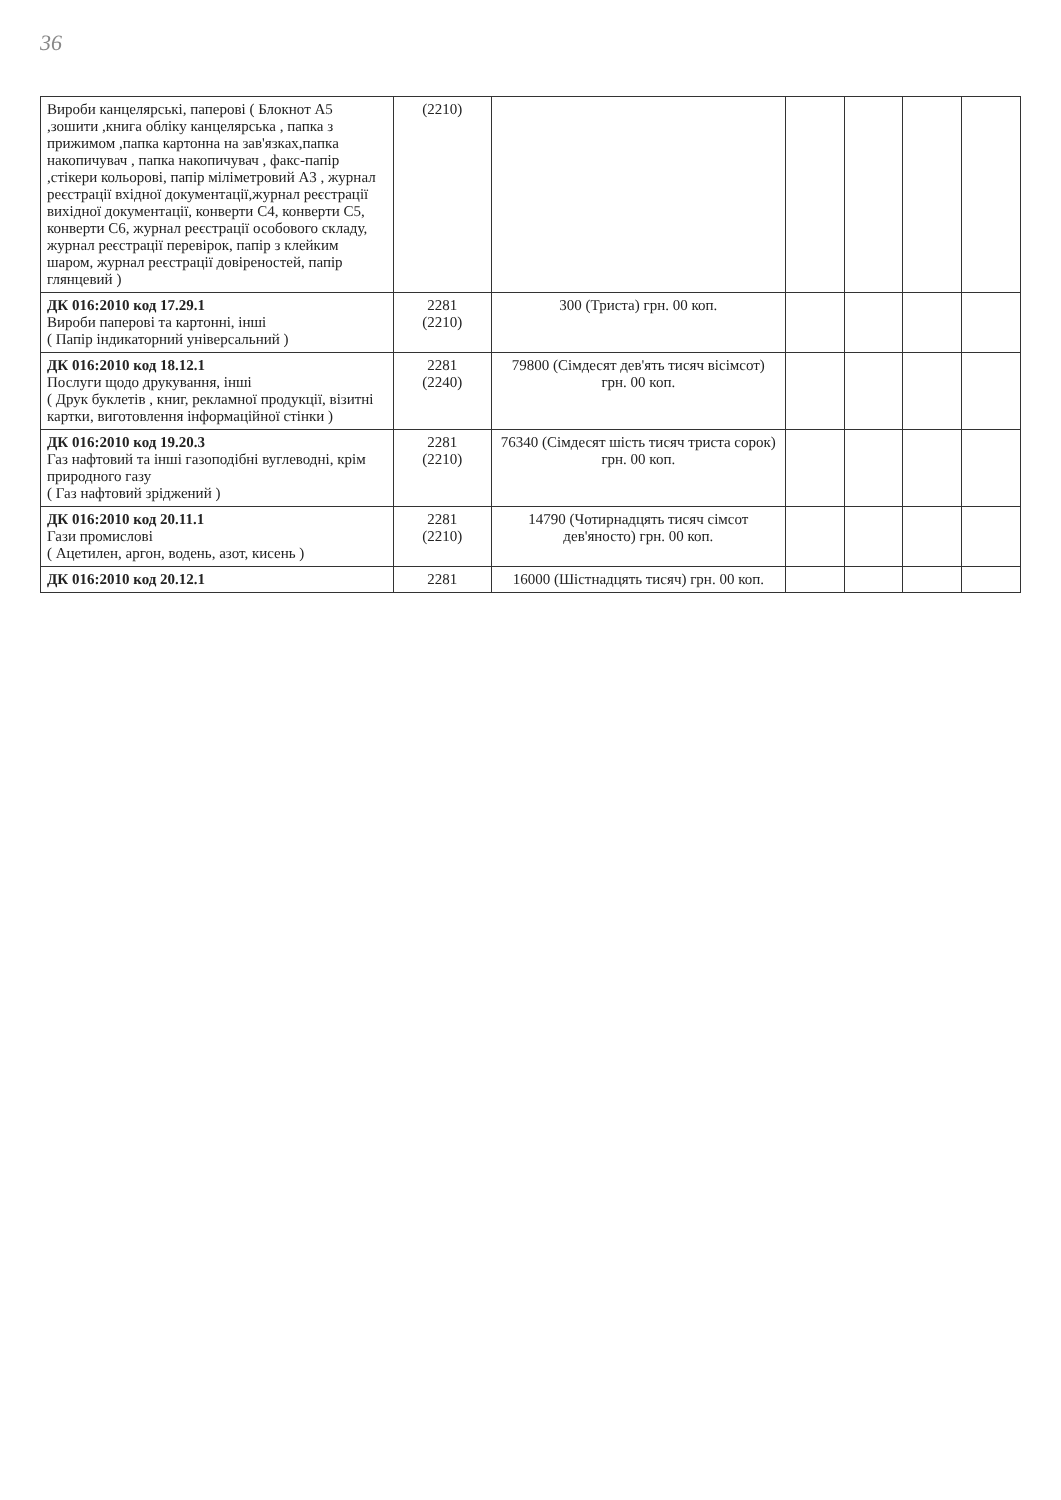36
| Вироби канцелярські, паперові ( Блокнот А5 ,зошити ,книга обліку канцелярська , папка з прижимом ,папка картонна на зав'язках,папка накопичувач , папка накопичувач , факс-папір ,стікери кольорові, папір міліметровий А3 , журнал реєстрації вхідної документації,журнал реєстрації вихідної документації, конверти С4, конверти С5, конверти С6, журнал реєстрації особового складу, журнал реєстрації перевірок, папір з клейким шаром, журнал реєстрації довіреностей, папір глянцевий ) | (2210) | | | | | |
| ДК 016:2010 код 17.29.1 Вироби паперові та картонні, інші ( Папір індикаторний універсальний ) | 2281 (2210) | 300 (Триста) грн. 00 коп. | | | | |
| ДК 016:2010 код 18.12.1 Послуги щодо друкування, інші ( Друк буклетів , книг, рекламної продукції, візитні картки, виготовлення інформаційної стінки ) | 2281 (2240) | 79800 (Сімдесят дев'ять тисяч вісімсот) грн. 00 коп. | | | | |
| ДК 016:2010 код 19.20.3 Газ нафтовий та інші газоподібні вуглеводні, крім природного газу ( Газ нафтовий зріджений ) | 2281 (2210) | 76340 (Сімдесят шість тисяч триста сорок) грн. 00 коп. | | | | |
| ДК 016:2010 код 20.11.1 Гази промислові ( Ацетилен, аргон, водень, азот, кисень ) | 2281 (2210) | 14790 (Чотирнадцять тисяч сімсот дев'яносто) грн. 00 коп. | | | | |
| ДК 016:2010 код 20.12.1 | 2281 | 16000 (Шістнадцять тисяч) грн. 00 коп. | | | | |